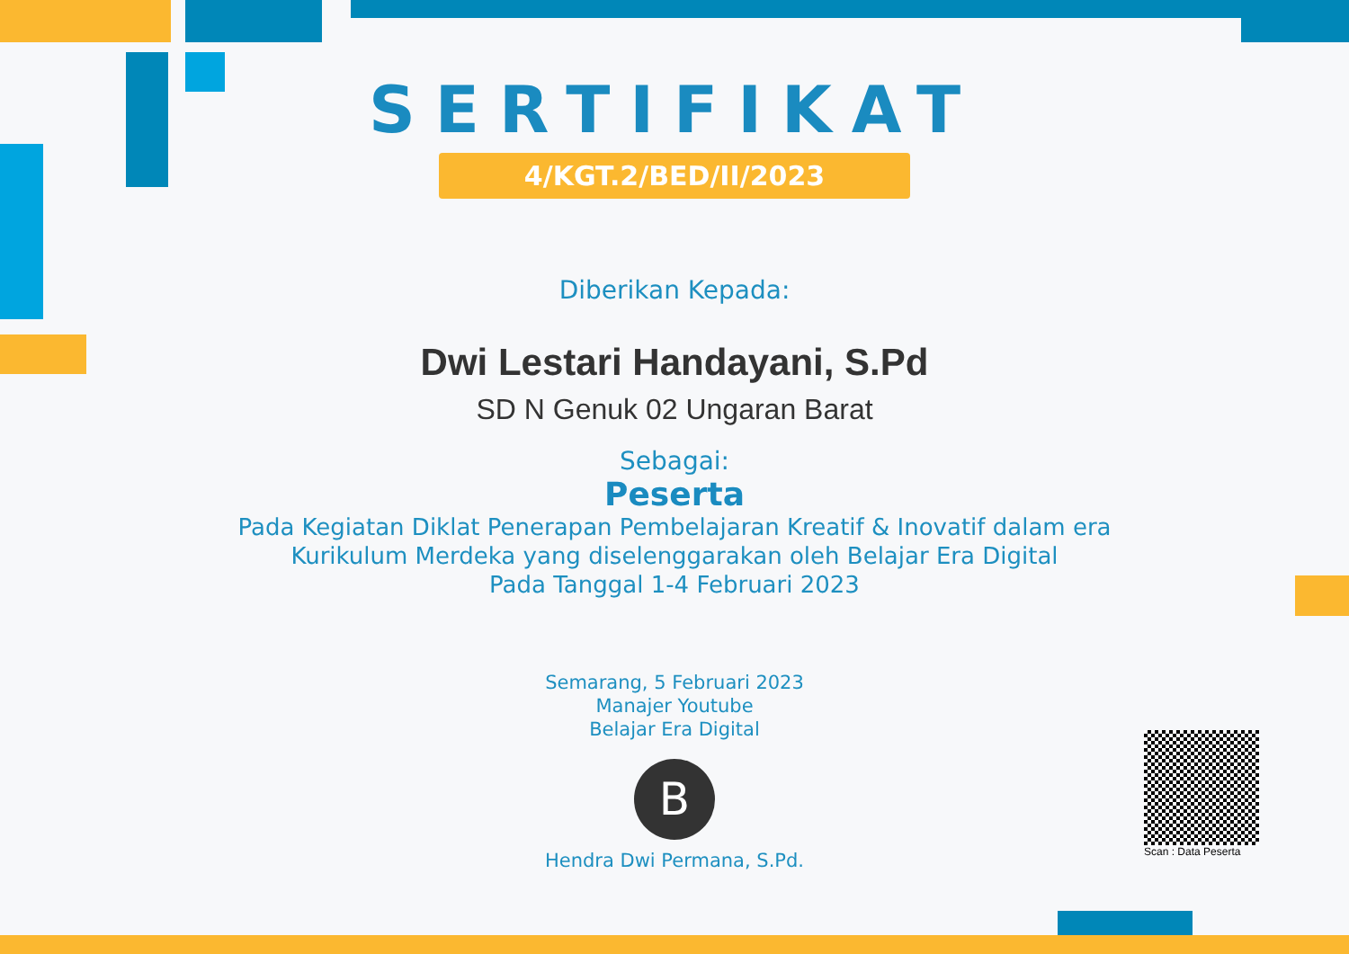SERTIFIKAT
4/KGT.2/BED/II/2023
Diberikan Kepada:
Dwi Lestari Handayani, S.Pd
SD N Genuk 02 Ungaran Barat
Sebagai:
Peserta
Pada Kegiatan Diklat Penerapan Pembelajaran Kreatif & Inovatif dalam era
Kurikulum Merdeka yang diselenggarakan oleh Belajar Era Digital
Pada Tanggal 1-4 Februari 2023
Semarang, 5 Februari 2023
Manajer Youtube
Belajar Era Digital
B
Hendra Dwi Permana, S.Pd.
Scan : Data Peserta